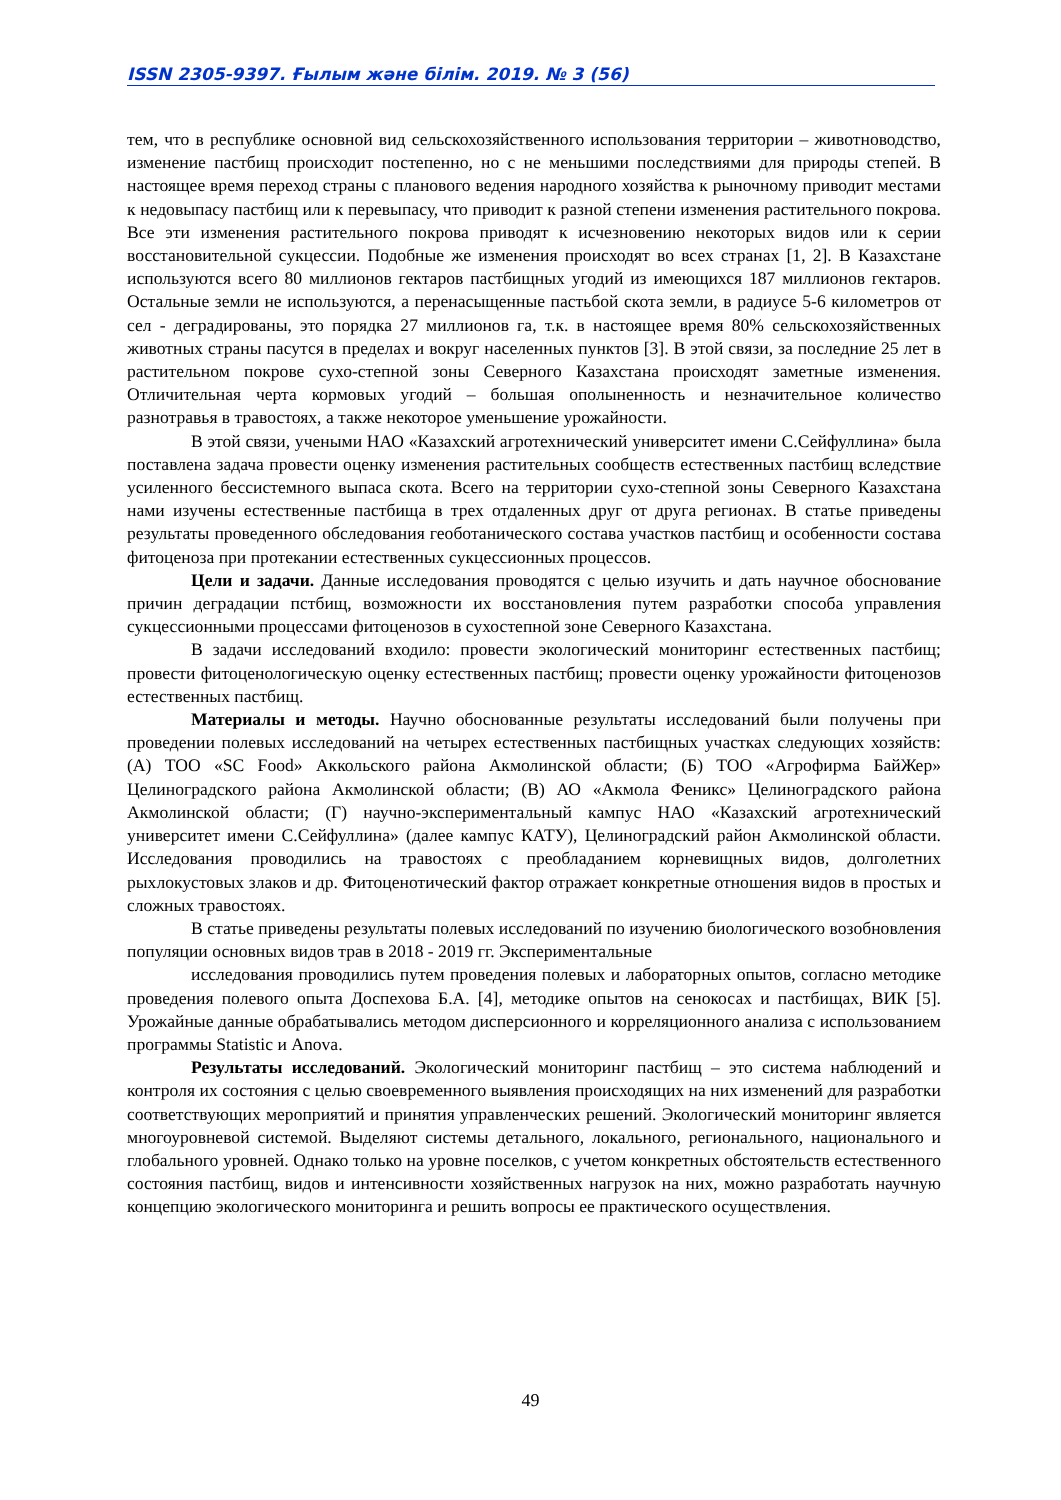ISSN 2305-9397. Ғылым және білім. 2019. № 3 (56)
тем, что в республике основной вид сельскохозяйственного использования территории – животноводство, изменение пастбищ происходит постепенно, но с не меньшими последствиями для природы степей. В настоящее время переход страны с планового ведения народного хозяйства к рыночному приводит местами к недовыпасу пастбищ или к перевыпасу, что приводит к разной степени изменения растительного покрова. Все эти изменения растительного покрова приводят к исчезновению некоторых видов или к серии восстановительной сукцессии. Подобные же изменения происходят во всех странах [1, 2]. В Казахстане используются всего 80 миллионов гектаров пастбищных угодий из имеющихся 187 миллионов гектаров. Остальные земли не используются, а перенасыщенные пастьбой скота земли, в радиусе 5-6 километров от сел - деградированы, это порядка 27 миллионов га, т.к. в настоящее время 80% сельскохозяйственных животных страны пасутся в пределах и вокруг населенных пунктов [3]. В этой связи, за последние 25 лет в растительном покрове сухо-степной зоны Северного Казахстана происходят заметные изменения. Отличительная черта кормовых угодий – большая ополыненность и незначительное количество разнотравья в травостоях, а также некоторое уменьшение урожайности.
В этой связи, учеными НАО «Казахский агротехнический университет имени С.Сейфуллина» была поставлена задача провести оценку изменения растительных сообществ естественных пастбищ вследствие усиленного бессистемного выпаса скота. Всего на территории сухо-степной зоны Северного Казахстана нами изучены естественные пастбища в трех отдаленных друг от друга регионах. В статье приведены результаты проведенного обследования геоботанического состава участков пастбищ и особенности состава фитоценоза при протекании естественных сукцессионных процессов.
Цели и задачи. Данные исследования проводятся с целью изучить и дать научное обоснование причин деградации пстбищ, возможности их восстановления путем разработки способа управления сукцессионными процессами фитоценозов в сухостепной зоне Северного Казахстана.
В задачи исследований входило: провести экологический мониторинг естественных пастбищ; провести фитоценологическую оценку естественных пастбищ; провести оценку урожайности фитоценозов естественных пастбищ.
Материалы и методы. Научно обоснованные результаты исследований были получены при проведении полевых исследований на четырех естественных пастбищных участках следующих хозяйств: (А) ТОО «SC Food» Аккольского района Акмолинской области; (Б) ТОО «Агрофирма БайЖер» Целиноградского района Акмолинской области; (В) АО «Акмола Феникс» Целиноградского района Акмолинской области; (Г) научно-экспериментальный кампус НАО «Казахский агротехнический университет имени С.Сейфуллина» (далее кампус КАТУ), Целиноградский район Акмолинской области. Исследования проводились на травостоях с преобладанием корневищных видов, долголетних рыхлокустовых злаков и др. Фитоценотический фактор отражает конкретные отношения видов в простых и сложных травостоях.
В статье приведены результаты полевых исследований по изучению биологического возобновления популяции основных видов трав в 2018 - 2019 гг. Экспериментальные
исследования проводились путем проведения полевых и лабораторных опытов, согласно методике проведения полевого опыта Доспехова Б.А. [4], методике опытов на сенокосах и пастбищах, ВИК [5]. Урожайные данные обрабатывались методом дисперсионного и корреляционного анализа с использованием программы Statistic и Anova.
Результаты исследований. Экологический мониторинг пастбищ – это система наблюдений и контроля их состояния с целью своевременного выявления происходящих на них изменений для разработки соответствующих мероприятий и принятия управленческих решений. Экологический мониторинг является многоуровневой системой. Выделяют системы детального, локального, регионального, национального и глобального уровней. Однако только на уровне поселков, с учетом конкретных обстоятельств естественного состояния пастбищ, видов и интенсивности хозяйственных нагрузок на них, можно разработать научную концепцию экологического мониторинга и решить вопросы ее практического осуществления.
49